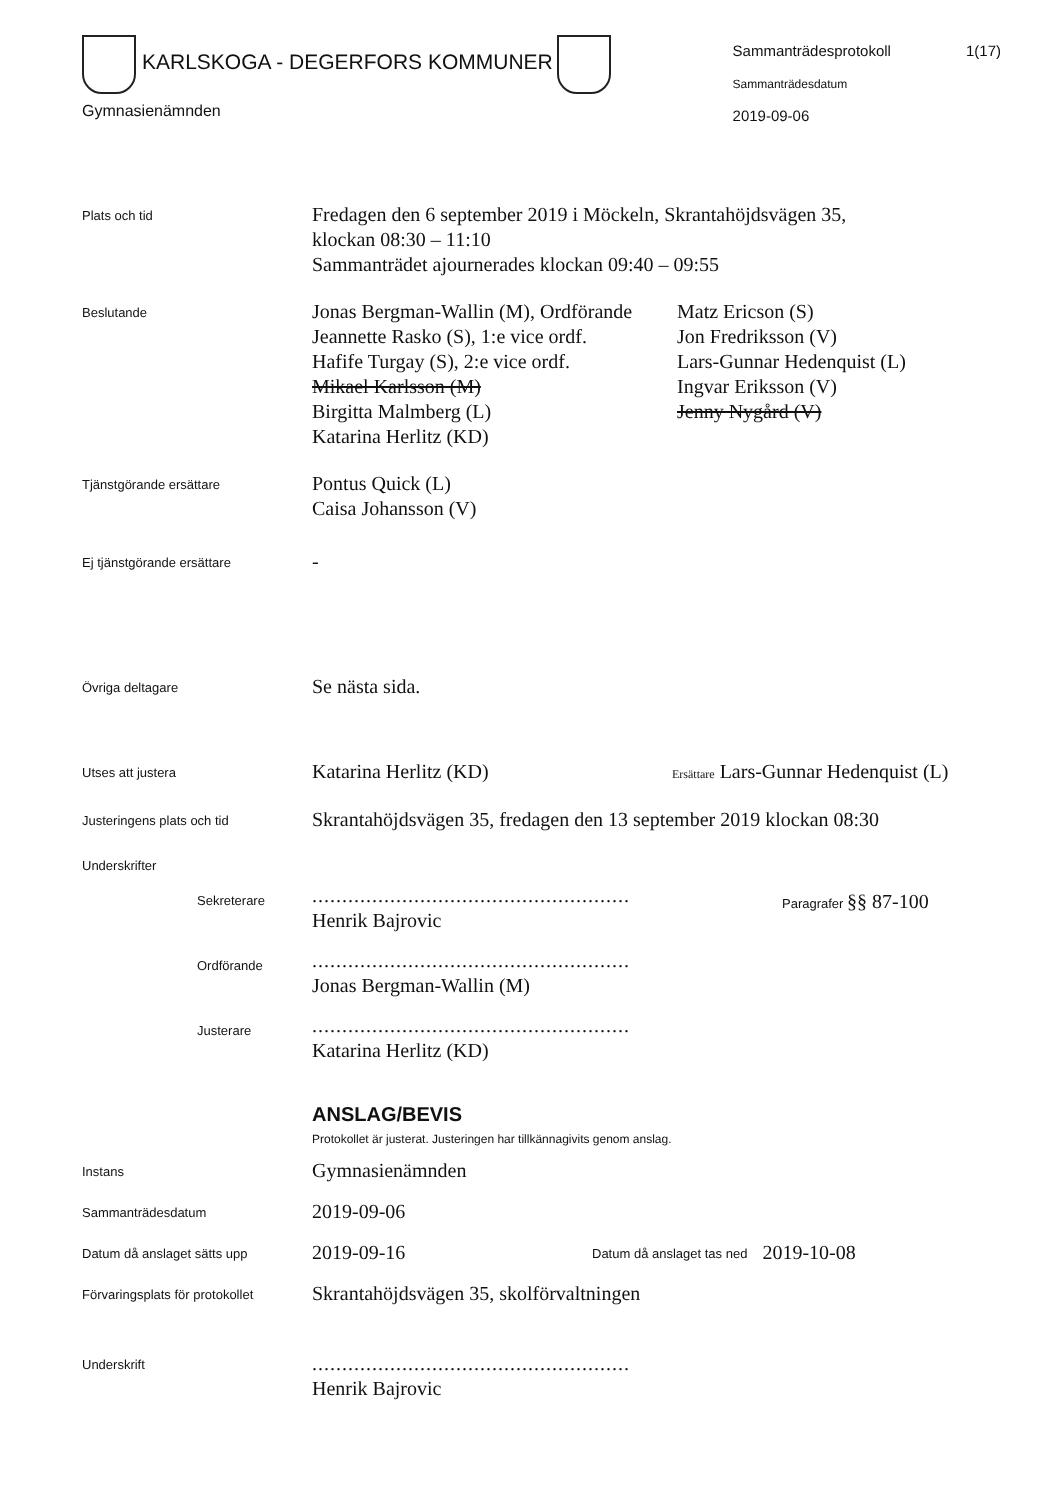KARLSKOGA - DEGERFORS KOMMUNER
Gymnasienämnden
Sammanträdesprotokoll 1(17)
Sammanträdesdatum
2019-09-06
Plats och tid
Fredagen den 6 september 2019 i Möckeln, Skrantahöjdsvägen 35,
klockan 08:30 – 11:10
Sammanträdet ajournerades klockan 09:40 – 09:55
Beslutande
Jonas Bergman-Wallin (M), Ordförande
Jeannette Rasko (S), 1:e vice ordf.
Hafife Turgay (S), 2:e vice ordf.
Mikael Karlsson (M)
Birgitta Malmberg (L)
Katarina Herlitz (KD)
Matz Ericson (S)
Jon Fredriksson (V)
Lars-Gunnar Hedenquist (L)
Ingvar Eriksson (V)
Jenny Nygård (V)
Tjänstgörande ersättare
Pontus Quick (L)
Caisa Johansson (V)
Ej tjänstgörande ersättare
-
Övriga deltagare
Se nästa sida.
Utses att justera
Katarina Herlitz (KD)
Ersättare Lars-Gunnar Hedenquist (L)
Justeringens plats och tid
Skrantahöjdsvägen 35, fredagen den 13 september 2019 klockan 08:30
Underskrifter
Sekreterare
.....................................................
Henrik Bajrovic
Paragrafer §§ 87-100
Ordförande
.....................................................
Jonas Bergman-Wallin (M)
Justerare
.....................................................
Katarina Herlitz (KD)
ANSLAG/BEVIS
Protokollet är justerat. Justeringen har tillkännagivits genom anslag.
Instans
Gymnasienämnden
Sammanträdesdatum
2019-09-06
Datum då anslaget sätts upp
2019-09-16
Datum då anslaget tas ned
2019-10-08
Förvaringsplats för protokollet
Skrantahöjdsvägen 35, skolförvaltningen
Underskrift
.....................................................
Henrik Bajrovic